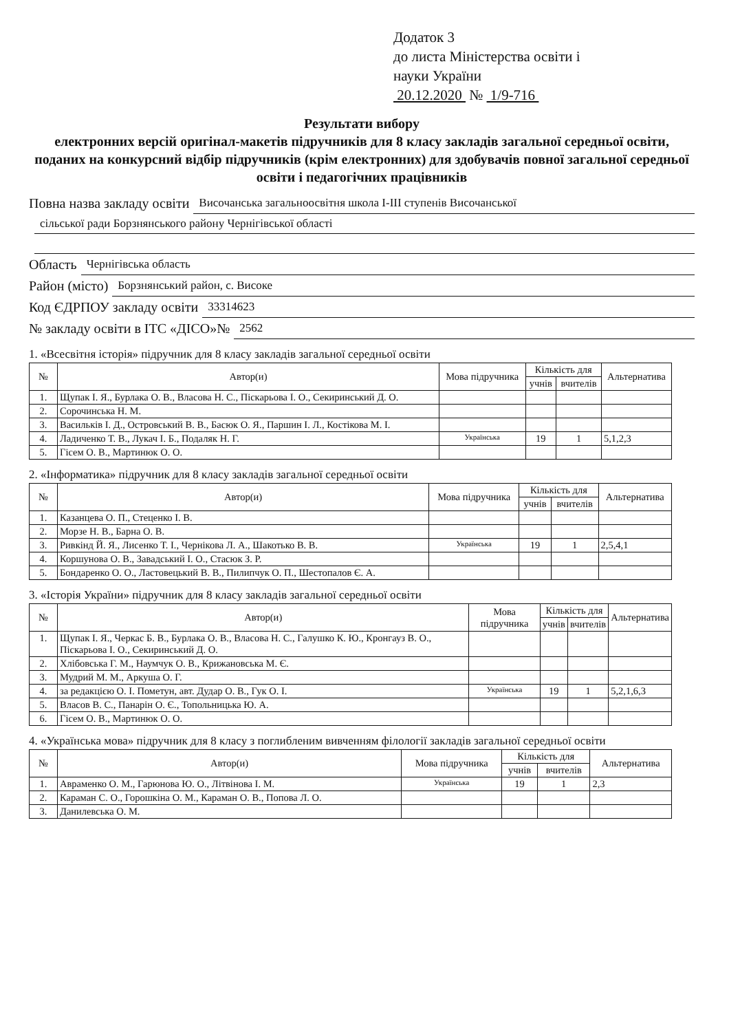Додаток 3
до листа Міністерства освіти і
науки України
20.12.2020 № 1/9-716
Результати вибору
електронних версій оригінал-макетів підручників для 8 класу закладів загальної середньої освіти, поданих на конкурсний відбір підручників (крім електронних) для здобувачів повної загальної середньої освіти і педагогічних працівників
Повна назва закладу освіти Височанська загальноосвітня школа І-ІІІ ступенів Височанської
сільської ради Борзнянського району Чернігівської області
Область Чернігівська область
Район (місто) Борзнянський район, с. Високе
Код ЄДРПОУ закладу освіти 33314623
№ закладу освіти в ІТС «ДІСО»№ 2562
1. «Всесвітня історія» підручник для 8 класу закладів загальної середньої освіти
| № | Автор(и) | Мова підручника | Кількість для | | Альтернатива |
| --- | --- | --- | --- | --- | --- |
| | | | учнів | вчителів | |
| 1. | Щупак І. Я., Бурлака О. В., Власова Н. С., Піскарьова І. О., Секиринський Д. О. | | | | |
| 2. | Сорочинська Н. М. | | | | |
| 3. | Васильків І. Д., Островський В. В., Басюк О. Я., Паршин І. Л., Костікова М. І. | | | | |
| 4. | Ладиченко Т. В., Лукач І. Б., Подаляк Н. Г. | Українська | 19 | 1 | 5,1,2,3 |
| 5. | Гісем О. В., Мартинюк О. О. | | | | |
2. «Інформатика» підручник для 8 класу закладів загальної середньої освіти
| № | Автор(и) | Мова підручника | Кількість для | | Альтернатива |
| --- | --- | --- | --- | --- | --- |
| | | | учнів | вчителів | |
| 1. | Казанцева О. П., Стеценко І. В. | | | | |
| 2. | Морзе Н. В., Барна О. В. | | | | |
| 3. | Ривкінд Й. Я., Лисенко Т. І., Чернікова Л. А., Шакотько В. В. | Українська | 19 | 1 | 2,5,4,1 |
| 4. | Коршунова О. В., Завадський І. О., Стасюк З. Р. | | | | |
| 5. | Бондаренко О. О., Ластовецький В. В., Пилипчук О. П., Шестопалов Є. А. | | | | |
3. «Історія України» підручник для 8 класу закладів загальної середньої освіти
| № | Автор(и) | Мова підручника | Кількість для | | Альтернатива |
| --- | --- | --- | --- | --- | --- |
| | | | учнів | вчителів | |
| 1. | Щупак І. Я., Черкас Б. В., Бурлака О. В., Власова Н. С., Галушко К. Ю., Кронгауз В. О., Піскарьова І. О., Секиринський Д. О. | | | | |
| 2. | Хлібовська Г. М., Наумчук О. В., Крижановська М. Є. | | | | |
| 3. | Мудрий М. М., Аркуша О. Г. | | | | |
| 4. | за редакцією О. І. Пометун, авт. Дудар О. В., Гук О. І. | Українська | 19 | 1 | 5,2,1,6,3 |
| 5. | Власов В. С., Панарін О. Є., Топольницька Ю. А. | | | | |
| 6. | Гісем О. В., Мартинюк О. О. | | | | |
4. «Українська мова» підручник для 8 класу з поглибленим вивченням філології закладів загальної середньої освіти
| № | Автор(и) | Мова підручника | Кількість для | | Альтернатива |
| --- | --- | --- | --- | --- | --- |
| | | | учнів | вчителів | |
| 1. | Авраменко О. М., Гарюнова Ю. О., Літвінова І. М. | Українська | 19 | 1 | 2,3 |
| 2. | Караман С. О., Горошкіна О. М., Караман О. В., Попова Л. О. | | | | |
| 3. | Данилевська О. М. | | | | |